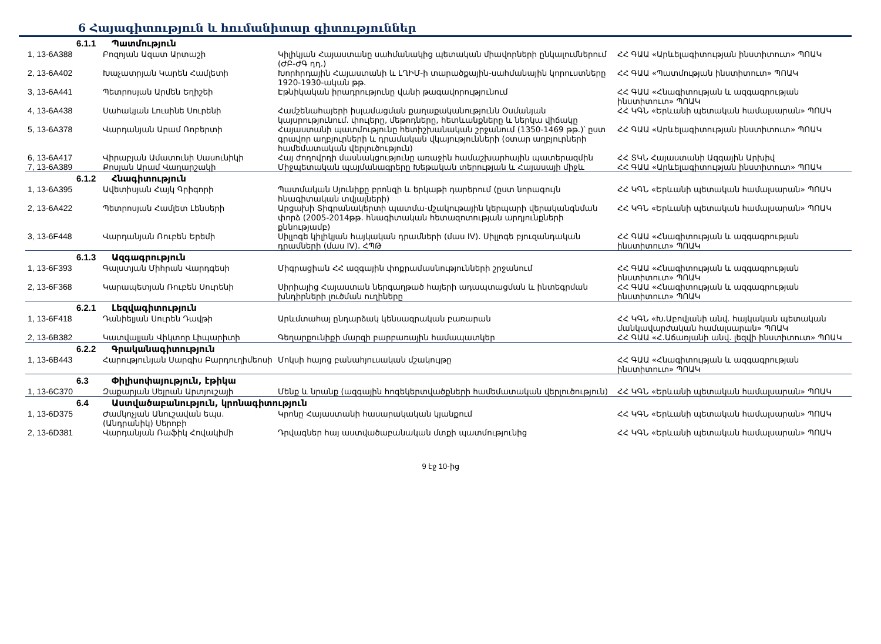6 Հայագիտություն և հումանիտար գիտություններ
| 6.1.1 Պատմություն | | | |
| 1, 13-6A388 | Բոզոյան Ազատ Արտաշի | Կիլիկյան Հայաստանը սահմանակից պետական միավորների ընկալումներում (ԺԲ-ԺԳ դդ.) | ՀՀ ԳԱԱ «Արևելագիտության ինստիտուտ» ՊՈԱԿ |
| 2, 13-6A402 | Խաչատրյան Կարեն Համլետի | Խորհրդային Հայաստանի և ԼՂԻՄ-ի տարածքային-սահմանային կորուստները 1920-1930-ական թթ. | ՀՀ ԳԱԱ «Պատմության ինստիտուտ» ՊՈԱԿ |
| 3, 13-6A441 | Պետրոսյան Արմեն Եղիշեի | Էթնիկական իրադրությունը վանի թագավորությունում | ՀՀ ԳԱԱ «Հնագիտության և ազգագրության ինստիտուտ» ՊՈԱԿ |
| 4, 13-6A438 | Սահակյան Լուսինե Սուրենի | Համշենահայերի իսլամացման քաղաքականությունն Օսմանյան կայսրությունում. փուլերը, մեթոդները, հետևանքները և ներկա վիճակը | ՀՀ ԿԳՆ «Երևանի պետական համալսարան» ՊՈԱԿ |
| 5, 13-6A378 | Վարդանյան Արամ Ռոբերտի | Հայաստանի պատմությունը հետիշխանական շրջանում (1350-1469 թթ.)՝ ըստ գրավոր աղբյուրների և դրամական վկայությունների (օտար աղբյուրների համեմատական վերլուծություն) | ՀՀ ԳԱԱ «Արևելագիտության ինստիտուտ» ՊՈԱԿ |
| 6, 13-6A417 | Վիրաբյան Ամատունի Սասունիկի | Հայ ժողովրդի մասնակցությունը առաջին համաշխարհային պատերազմին | ՀՀ ՏԿՆ Հայաստանի Ազգային Արխիվ |
| 7, 13-6A389 | Քոսյան Արամ Վաղարշակի | Միջպետական պայմանագրերը Խեթական տերության և Հայասայի միջև | ՀՀ ԳԱԱ «Արևելագիտության ինստիտուտ» ՊՈԱԿ |
| 6.1.2 Հնագիտություն | | | |
| 1, 13-6A395 | Ավետիսյան Հայկ Գրիգորի | Պատմական Սյունիքը բրոնզի և երկաթի դարերում (ըստ նորագույն հնագիտական տվյալների) | ՀՀ ԿԳՆ «Երևանի պետական համալսարան» ՊՈԱԿ |
| 2, 13-6A422 | Պետրոսյան Համլետ Լենսերի | Արցախի Տիգրանակերտի պատմա-մշակութային կերպարի վերականգնման փորձ (2005-2014թթ. հնագիտական հետազոտության արդյունքների քննությամբ) | ՀՀ ԿԳՆ «Երևանի պետական համալսարան» ՊՈԱԿ |
| 3, 13-6F448 | Վարդանյան Ռուբեն Երեմի | Սիլլոգե կիլիկյան հայկական դրամների (մաս IV). Սիլլոգե բյուզանդական դրամների (մաս IV). ՀՊԹ | ՀՀ ԳԱԱ «Հնագիտության և ազգագրության ինստիտուտ» ՊՈԱԿ |
| 6.1.3 Ազգագրություն | | | |
| 1, 13-6F393 | Գալստյան Միհրան Վարդգեսի | Միգրացիան ՀՀ ազգային փոքրամասնությունների շրջանում | ՀՀ ԳԱԱ «Հնագիտության և ազգագրության ինստիտուտ» ՊՈԱԿ |
| 2, 13-6F368 | Կարապետյան Ռուբեն Սուրենի | Սիրիայից Հայաստան ներգաղթած հայերի ադապտացման և ինտեգրման խնդիրների լուծման ուղիները | ՀՀ ԳԱԱ «Հնագիտության և ազգագրության ինստիտուտ» ՊՈԱԿ |
| 6.2.1 Լեզվագիտություն | | | |
| 1, 13-6F418 | Դանիելյան Սուրեն Դավթի | Արևմտահայ ընդարձակ կենսագրական բառարան | ՀՀ ԿԳՆ «Խ.Աբովյանի անվ. հայկական պետական մանկավարժական համալսարան» ՊՈԱԿ |
| 2, 13-6B382 | Կատվալյան Վիկտոր Լիպարիտի | Գեղարքունիքի մարզի բարբառային համապատկեր | ՀՀ ԳԱԱ «Հ.Աճառյանի անվ. լեզվի ինստիտուտ» ՊՈԱԿ |
| 6.2.2 Գրականագիտություն | | | |
| 1, 13-6B443 | Հարությունյան Սարգիս Բարդուղիմեոսի | Մոկսի հայոց բանահյուսական մշակույթը | ՀՀ ԳԱԱ «Հնագիտության և ազգագրության ինստիտուտ» ՊՈԱԿ |
| 6.3 Փիլիսոփայություն, էթիկա | | | |
| 1, 13-6C370 | Զաքարյան Սեյրան Արտյուշայի | Մենք և նրանք (ազգային հոգեկերտվածքների համեմատական վերլուծություն) | ՀՀ ԿԳՆ «Երևանի պետական համալսարան» ՊՈԱԿ |
| 6.4 Աստվածաբանություն, կրոնագիտություն | | | |
| 1, 13-6D375 | Ժամկոչյան Անուշավան եպս. (Անդրանիկ) Սերոբի | Կրոնը Հայաստանի հասարակական կյանքում | ՀՀ ԿԳՆ «Երևանի պետական համալսարան» ՊՈԱԿ |
| 2, 13-6D381 | Վարդանյան Ռաֆիկ Հովակիմի | Դրվագներ հայ աստվածաբանական մտքի պատմությունից | ՀՀ ԿԳՆ «Երևանի պետական համալսարան» ՊՈԱԿ |
9 էջ 10-ից